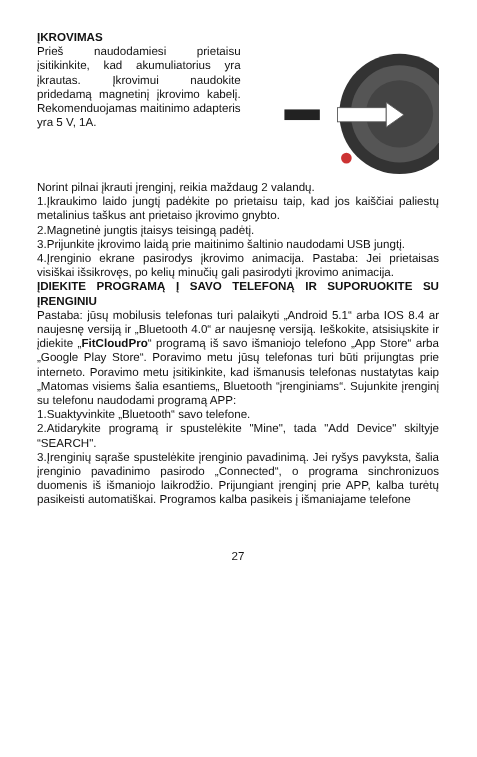ĮKROVIMAS
Prieš naudodamiesi prietaisu įsitikinkite, kad akumuliatorius yra įkrautas. Įkrovimui naudokite pridedamą magnetinį įkrovimo kabelį. Rekomenduojamas maitinimo adapteris yra 5 V, 1A.
Norint pilnai įkrauti įrenginį, reikia maždaug 2 valandų.
1.Įkraukimo laido jungtį padėkite po prietaisu taip, kad jos kaiščiai paliestų metalinius taškus ant prietaiso įkrovimo gnybto.
2.Magnetinė jungtis įtaisys teisingą padėtį.
3.Prijunkite įkrovimo laidą prie maitinimo šaltinio naudodami USB jungtį.
4.Įrenginio ekrane pasirodys įkrovimo animacija. Pastaba: Jei prietaisas visiškai išsikrovęs, po kelių minučių gali pasirodyti įkrovimo animacija.
ĮDIEKITE PROGRAMĄ Į SAVO TELEFONĄ IR SUPORUOKITE SU ĮRENGINIU
Pastaba: jūsų mobilusis telefonas turi palaikyti „Android 5.1“ arba IOS 8.4 ar naujesnę versiją ir „Bluetooth 4.0“ ar naujesnę versiją. Ieškokite, atsisiųskite ir įdiekite „FitCloudPro“ programą iš savo išmaniojo telefono „App Store“ arba „Google Play Store“. Poravimo metu jūsų telefonas turi būti prijungtas prie interneto. Poravimo metu įsitikinkite, kad išmanusis telefonas nustatytas kaip „Matomas visiems šalia esantiems„ Bluetooth “įrenginiams“. Sujunkite įrenginį su telefonu naudodami programą APP:
1.Suaktyvinkite „Bluetooth“ savo telefone.
2.Atidarykite programą ir spustelėkite "Mine", tada "Add Device" skiltyje “SEARCH".
3.Įrenginių sąraše spustelėkite įrenginio pavadinimą. Jei ryšys pavyksta, šalia įrenginio pavadinimo pasirodo „Connected“, o programa sinchronizuos duomenis iš išmaniojo laikrodžio. Prijungiant įrenginį prie APP, kalba turėtų pasikeisti automatiškai. Programos kalba pasikeis į išmaniajame telefone
27